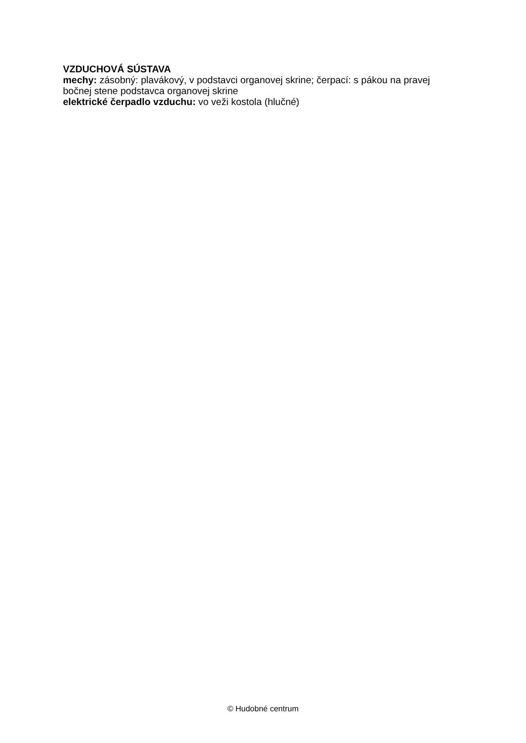VZDUCHOVÁ SÚSTAVA
mechy: zásobný: plavákový, v podstavci organovej skrine; čerpací: s pákou na pravej bočnej stene podstavca organovej skrine
elektrické čerpadlo vzduchu: vo veži kostola (hlučné)
© Hudobné centrum